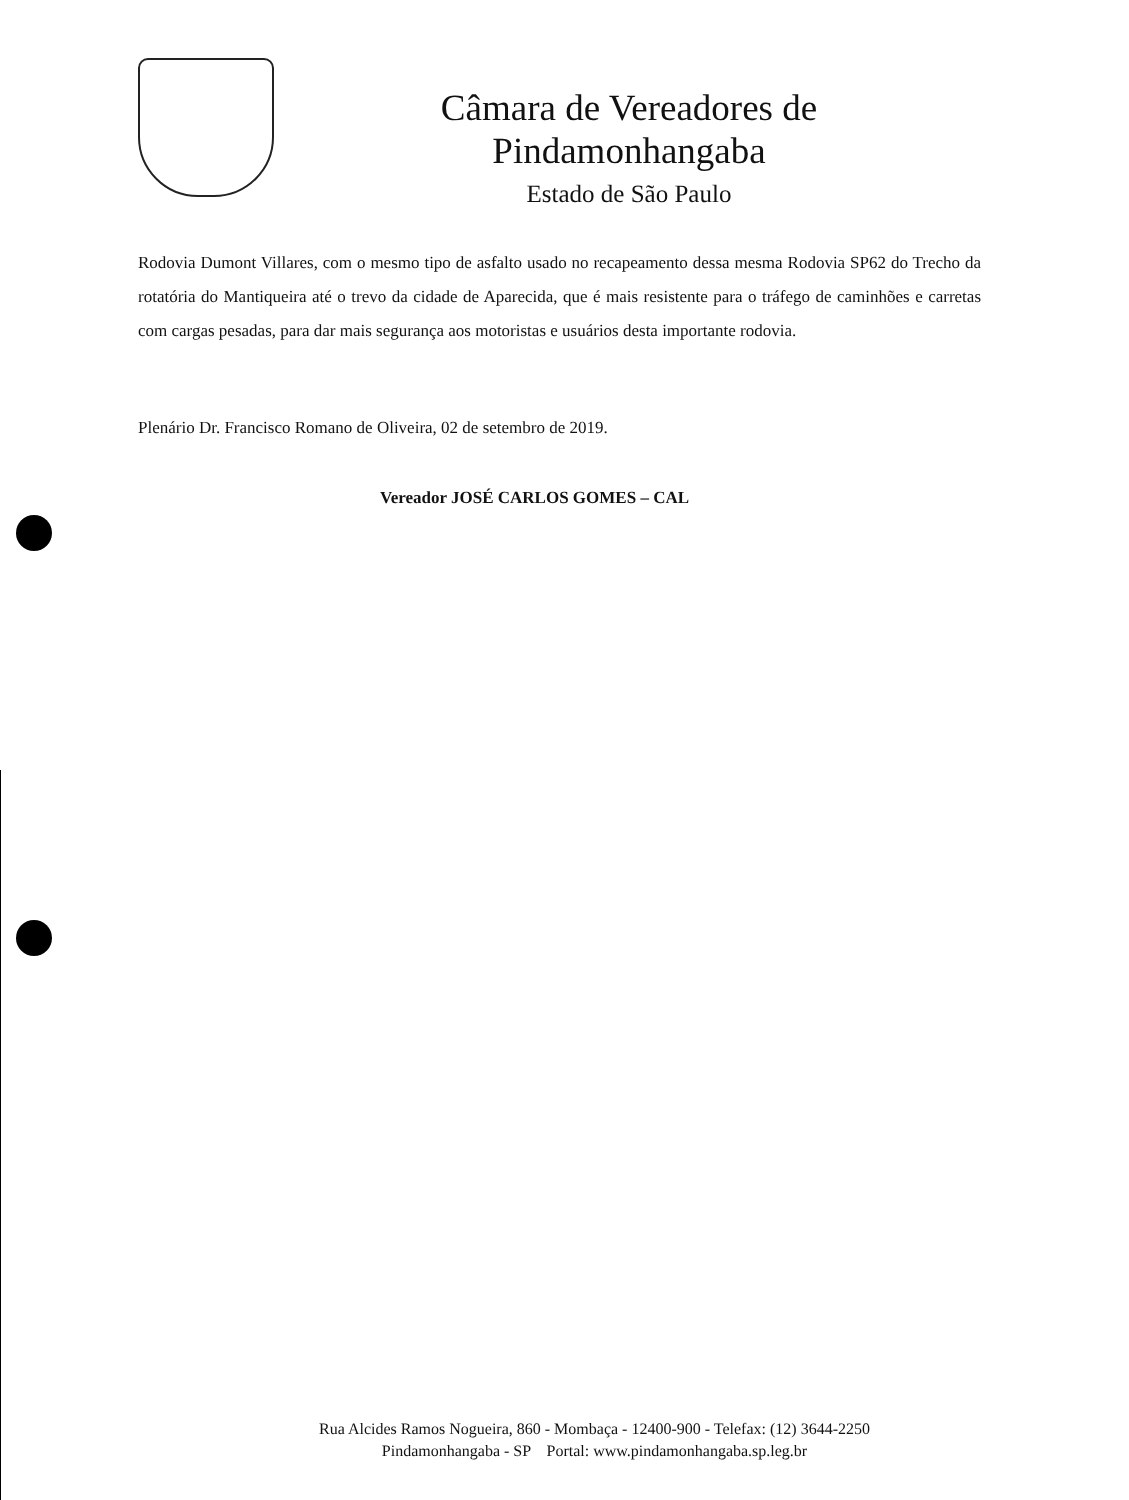Câmara de Vereadores de Pindamonhangaba
Estado de São Paulo
Rodovia Dumont Villares, com o mesmo tipo de asfalto usado no recapeamento dessa mesma Rodovia SP62 do Trecho da rotatória do Mantiqueira até o trevo da cidade de Aparecida, que é mais resistente para o tráfego de caminhões e carretas com cargas pesadas, para dar mais segurança aos motoristas e usuários desta importante rodovia.
Plenário Dr. Francisco Romano de Oliveira, 02 de setembro de 2019.
Vereador JOSÉ CARLOS GOMES – CAL
Rua Alcides Ramos Nogueira, 860 - Mombaça - 12400-900 - Telefax: (12) 3644-2250
Pindamonhangaba - SP Portal: www.pindamonhangaba.sp.leg.br